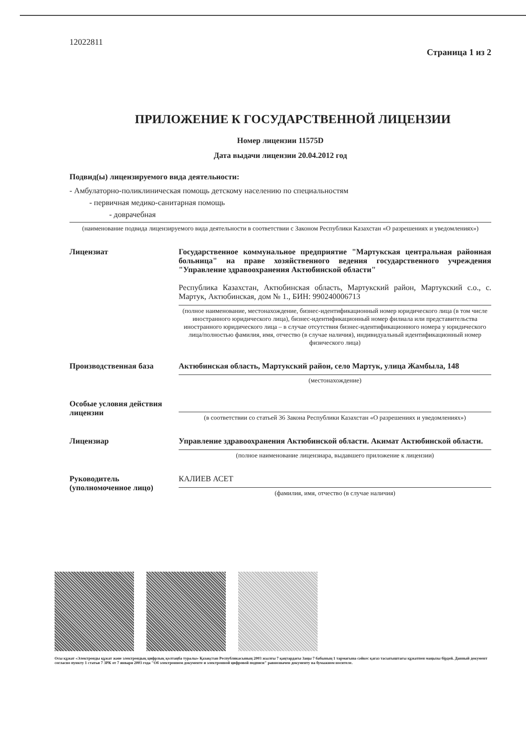12022811 Страница 1 из 2
ПРИЛОЖЕНИЕ К ГОСУДАРСТВЕННОЙ ЛИЦЕНЗИИ
Номер лицензии 11575D
Дата выдачи лицензии 20.04.2012 год
Подвид(ы) лицензируемого вида деятельности:
- Амбулаторно-поликлиническая помощь детскому населению по специальностям
- первичная медико-санитарная помощь
- доврачебная
(наименование подвида лицензируемого вида деятельности в соответствии с Законом Республики Казахстан «О разрешениях и уведомлениях»)
Лицензиат Государственное коммунальное предприятие "Мартукская центральная районная больница" на праве хозяйственного ведения государственного учреждения "Управление здравоохранения Актюбинской области"
Республика Казахстан, Актюбинская область, Мартукский район, Мартукский с.о., с. Мартук, Актюбинская, дом № 1., БИН: 990240006713
(полное наименование, местонахождение, бизнес-идентификационный номер юридического лица (в том числе иностранного юридического лица), бизнес-идентификационный номер филиала или представительства иностранного юридического лица – в случае отсутствия бизнес-идентификационного номера у юридического лица/полностью фамилия, имя, отчество (в случае наличия), индивидуальный идентификационный номер физического лица)
Производственная база Актюбинская область, Мартукский район, село Мартук, улица Жамбыла, 148
(местонахождение)
Особые условия действия лицензии
(в соответствии со статьей 36 Закона Республики Казахстан «О разрешениях и уведомлениях»)
Лицензиар Управление здравоохранения Актюбинской области. Акимат Актюбинской области.
(полное наименование лицензиара, выдавшего приложение к лицензии)
Руководитель (уполномоченное лицо)
КАЛИЕВ АСЕТ
(фамилия, имя, отчество (в случае наличия)
Осы құжат «Электронды құжат және электрондық цифрлық қолтаңба туралы» Қазақстан Республикасының 2003 жылғы 7 қаңтардағы Заңы 7 бабының 1 тармағына сәйкес қағаз тасығыштағы құжатпен маңызы бірдей. Данный документ согласно пункту 1 статьи 7 ЗРК от 7 января 2003 года "Об электронном документе и электронной цифровой подписи" равнозначен документу на бумажном носителе.